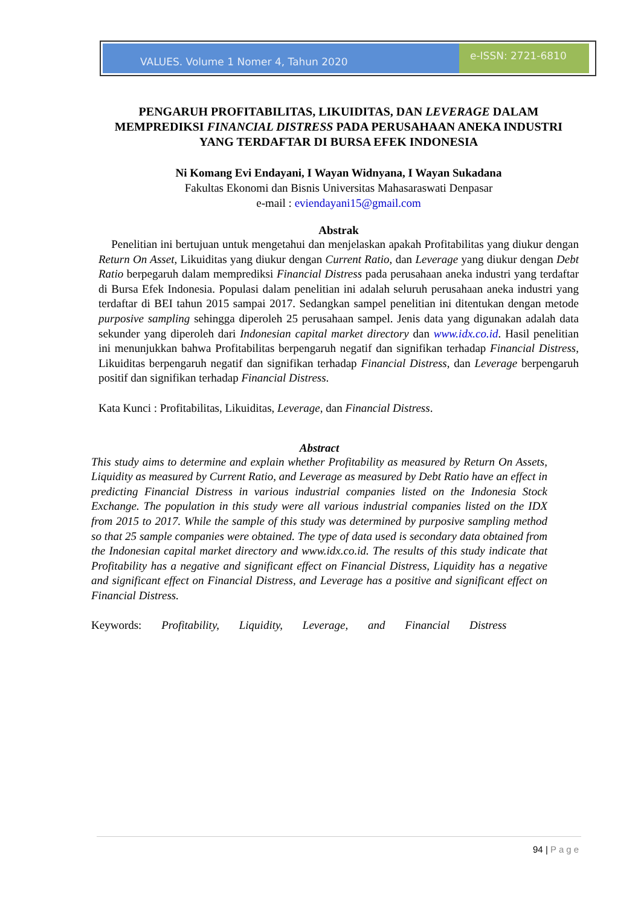VALUES. Volume 1 Nomer 4, Tahun 2020
e-ISSN: 2721-6810
PENGARUH PROFITABILITAS, LIKUIDITAS, DAN LEVERAGE DALAM MEMPREDIKSI FINANCIAL DISTRESS PADA PERUSAHAAN ANEKA INDUSTRI YANG TERDAFTAR DI BURSA EFEK INDONESIA
Ni Komang Evi Endayani, I Wayan Widnyana, I Wayan Sukadana
Fakultas Ekonomi dan Bisnis Universitas Mahasaraswati Denpasar
e-mail : eviendayani15@gmail.com
Abstrak
Penelitian ini bertujuan untuk mengetahui dan menjelaskan apakah Profitabilitas yang diukur dengan Return On Asset, Likuiditas yang diukur dengan Current Ratio, dan Leverage yang diukur dengan Debt Ratio berpegaruh dalam memprediksi Financial Distress pada perusahaan aneka industri yang terdaftar di Bursa Efek Indonesia. Populasi dalam penelitian ini adalah seluruh perusahaan aneka industri yang terdaftar di BEI tahun 2015 sampai 2017. Sedangkan sampel penelitian ini ditentukan dengan metode purposive sampling sehingga diperoleh 25 perusahaan sampel. Jenis data yang digunakan adalah data sekunder yang diperoleh dari Indonesian capital market directory dan www.idx.co.id. Hasil penelitian ini menunjukkan bahwa Profitabilitas berpengaruh negatif dan signifikan terhadap Financial Distress, Likuiditas berpengaruh negatif dan signifikan terhadap Financial Distress, dan Leverage berpengaruh positif dan signifikan terhadap Financial Distress.
Kata Kunci : Profitabilitas, Likuiditas, Leverage, dan Financial Distress.
Abstract
This study aims to determine and explain whether Profitability as measured by Return On Assets, Liquidity as measured by Current Ratio, and Leverage as measured by Debt Ratio have an effect in predicting Financial Distress in various industrial companies listed on the Indonesia Stock Exchange. The population in this study were all various industrial companies listed on the IDX from 2015 to 2017. While the sample of this study was determined by purposive sampling method so that 25 sample companies were obtained. The type of data used is secondary data obtained from the Indonesian capital market directory and www.idx.co.id. The results of this study indicate that Profitability has a negative and significant effect on Financial Distress, Liquidity has a negative and significant effect on Financial Distress, and Leverage has a positive and significant effect on Financial Distress.
Keywords: Profitability, Liquidity, Leverage, and Financial Distress
94 | Page